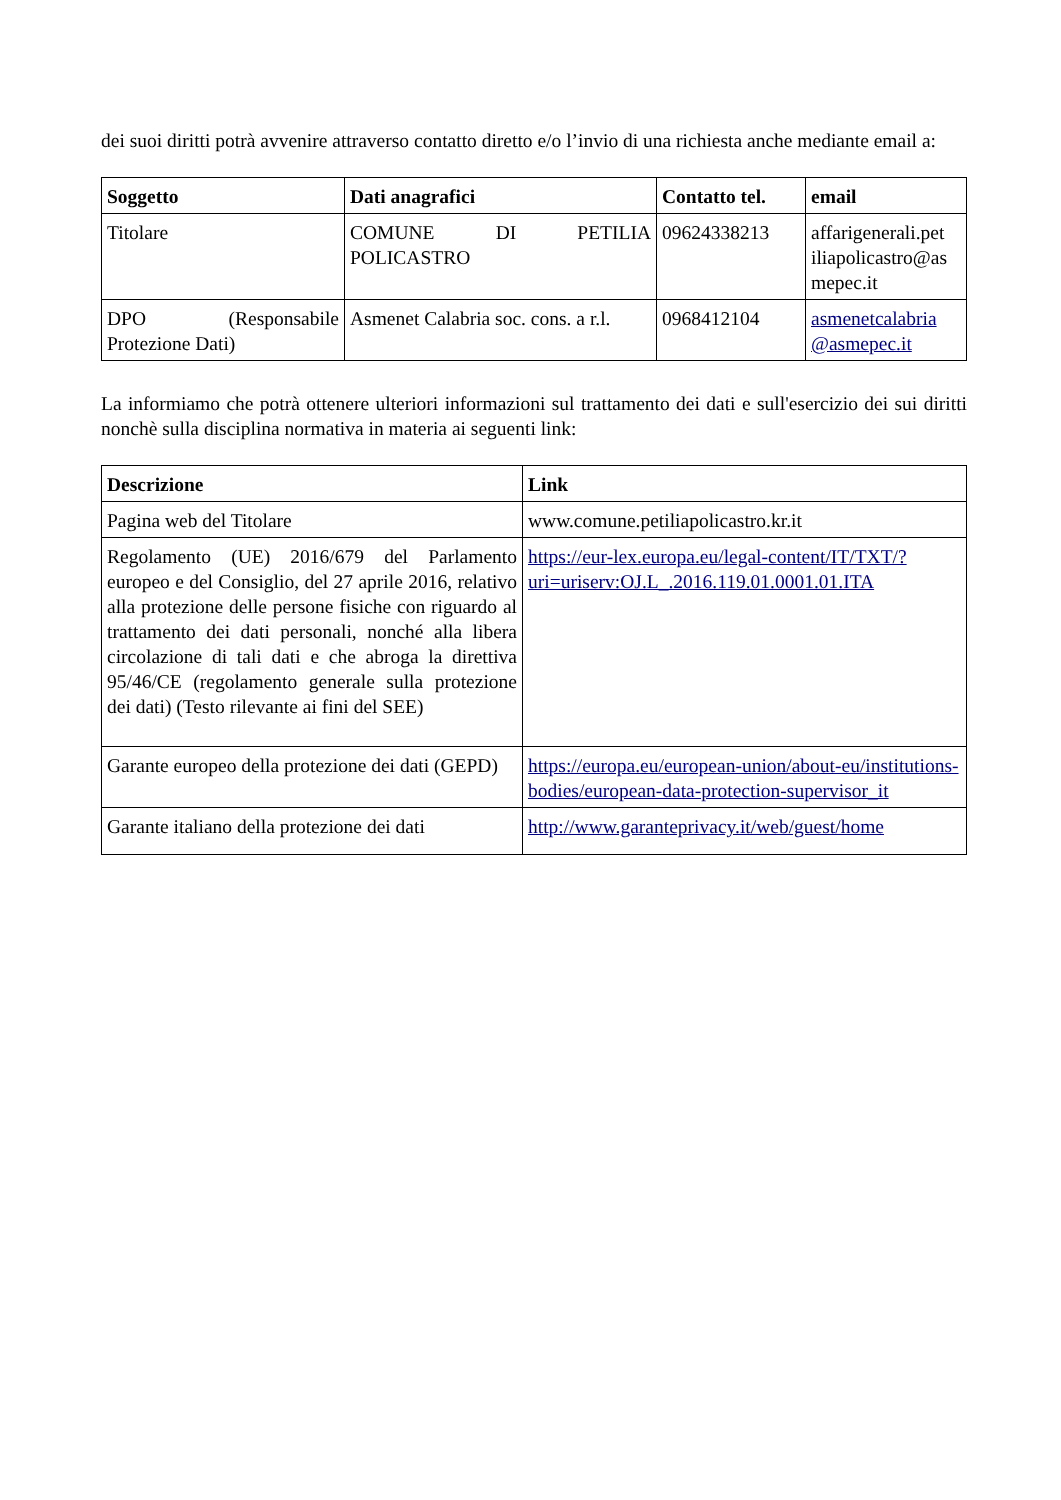dei suoi diritti potrà avvenire attraverso contatto diretto e/o l’invio di una richiesta anche mediante email a:
| Soggetto | Dati anagrafici | Contatto tel. | email |
| --- | --- | --- | --- |
| Titolare | COMUNE DI PETILIA POLICASTRO | 09624338213 | affarigenerali.pet iliapolicastro@as mepec.it |
| DPO (Responsabile Protezione Dati) | Asmenet Calabria soc. cons. a r.l. | 0968412104 | asmenetcalabria @asmepec.it |
La informiamo che potrà ottenere ulteriori informazioni sul trattamento dei dati e sull'esercizio dei sui diritti nonchè sulla disciplina normativa in materia ai seguenti link:
| Descrizione | Link |
| --- | --- |
| Pagina web del Titolare | www.comune.petiliapolicastro.kr.it |
| Regolamento (UE) 2016/679 del Parlamento europeo e del Consiglio, del 27 aprile 2016, relativo alla protezione delle persone fisiche con riguardo al trattamento dei dati personali, nonché alla libera circolazione di tali dati e che abroga la direttiva 95/46/CE (regolamento generale sulla protezione dei dati) (Testo rilevante ai fini del SEE) | https://eur-lex.europa.eu/legal-content/IT/TXT/?uri=uriserv:OJ.L_.2016.119.01.0001.01.ITA |
| Garante europeo della protezione dei dati (GEPD) | https://europa.eu/european-union/about-eu/institutions-bodies/european-data-protection-supervisor_it |
| Garante italiano della protezione dei dati | http://www.garanteprivacy.it/web/guest/home |